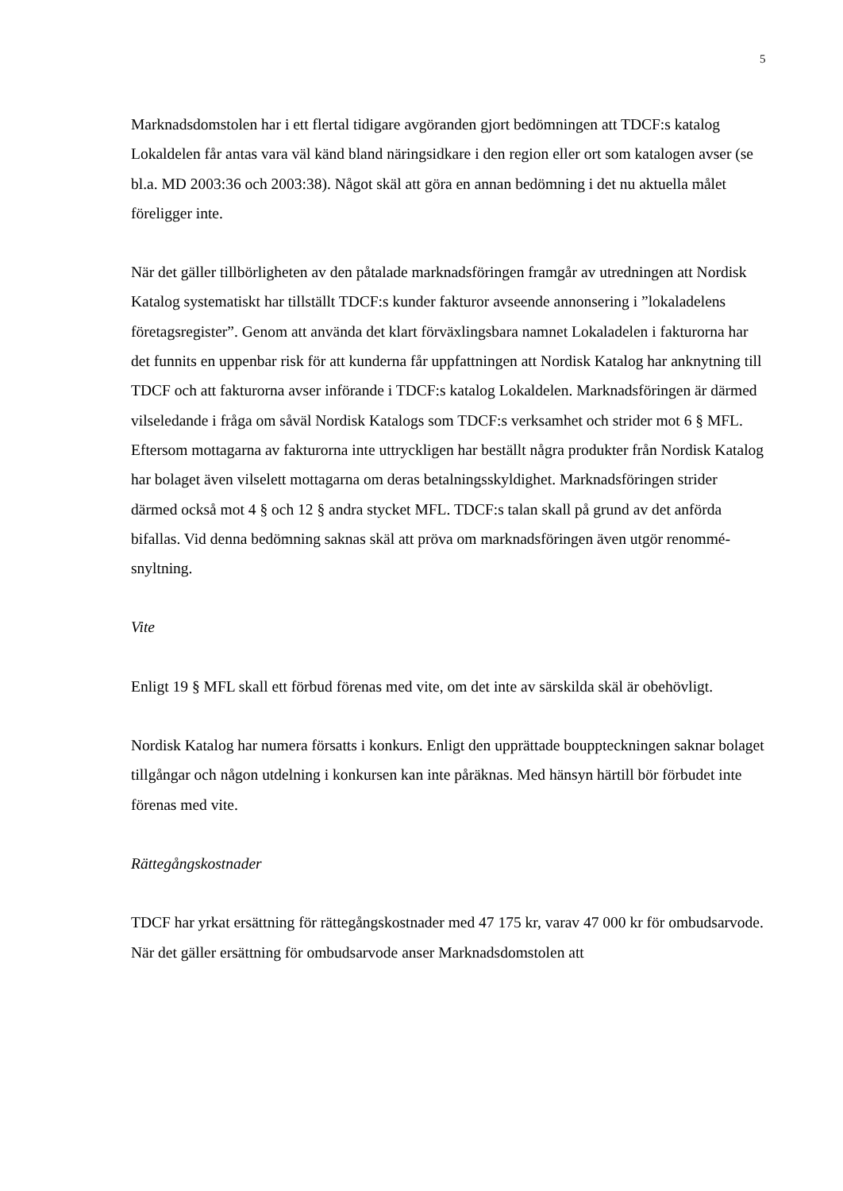5
Marknadsdomstolen har i ett flertal tidigare avgöranden gjort bedömningen att TDCF:s katalog Lokaldelen får antas vara väl känd bland näringsidkare i den region eller ort som katalogen avser (se bl.a. MD 2003:36 och 2003:38). Något skäl att göra en annan bedömning i det nu aktuella målet föreligger inte.
När det gäller tillbörligheten av den påtalade marknadsföringen framgår av utredningen att Nordisk Katalog systematiskt har tillställt TDCF:s kunder fakturor avseende annonsering i ”lokaladelens företagsregister”. Genom att använda det klart förväxlingsbara namnet Lokaladelen i fakturorna har det funnits en uppenbar risk för att kunderna får uppfattningen att Nordisk Katalog har anknytning till TDCF och att fakturorna avser införande i TDCF:s katalog Lokaldelen. Marknadsföringen är därmed vilseledande i fråga om såväl Nordisk Katalogs som TDCF:s verksamhet och strider mot 6 § MFL. Eftersom mottagarna av fakturorna inte uttryckligen har beställt några produkter från Nordisk Katalog har bolaget även vilselett mottagarna om deras betalningsskyldighet. Marknadsföringen strider därmed också mot 4 § och 12 § andra stycket MFL. TDCF:s talan skall på grund av det anförda bifallas. Vid denna bedömning saknas skäl att pröva om marknadsföringen även utgör renommé-snyltning.
Vite
Enligt 19 § MFL skall ett förbud förenas med vite, om det inte av särskilda skäl är obehövligt.
Nordisk Katalog har numera försatts i konkurs. Enligt den upprättade bouppteckningen saknar bolaget tillgångar och någon utdelning i konkursen kan inte påräknas. Med hänsyn härtill bör förbudet inte förenas med vite.
Rättegångskostnader
TDCF har yrkat ersättning för rättegångskostnader med 47 175 kr, varav 47 000 kr för ombudsarvode. När det gäller ersättning för ombudsarvode anser Marknadsdomstolen att